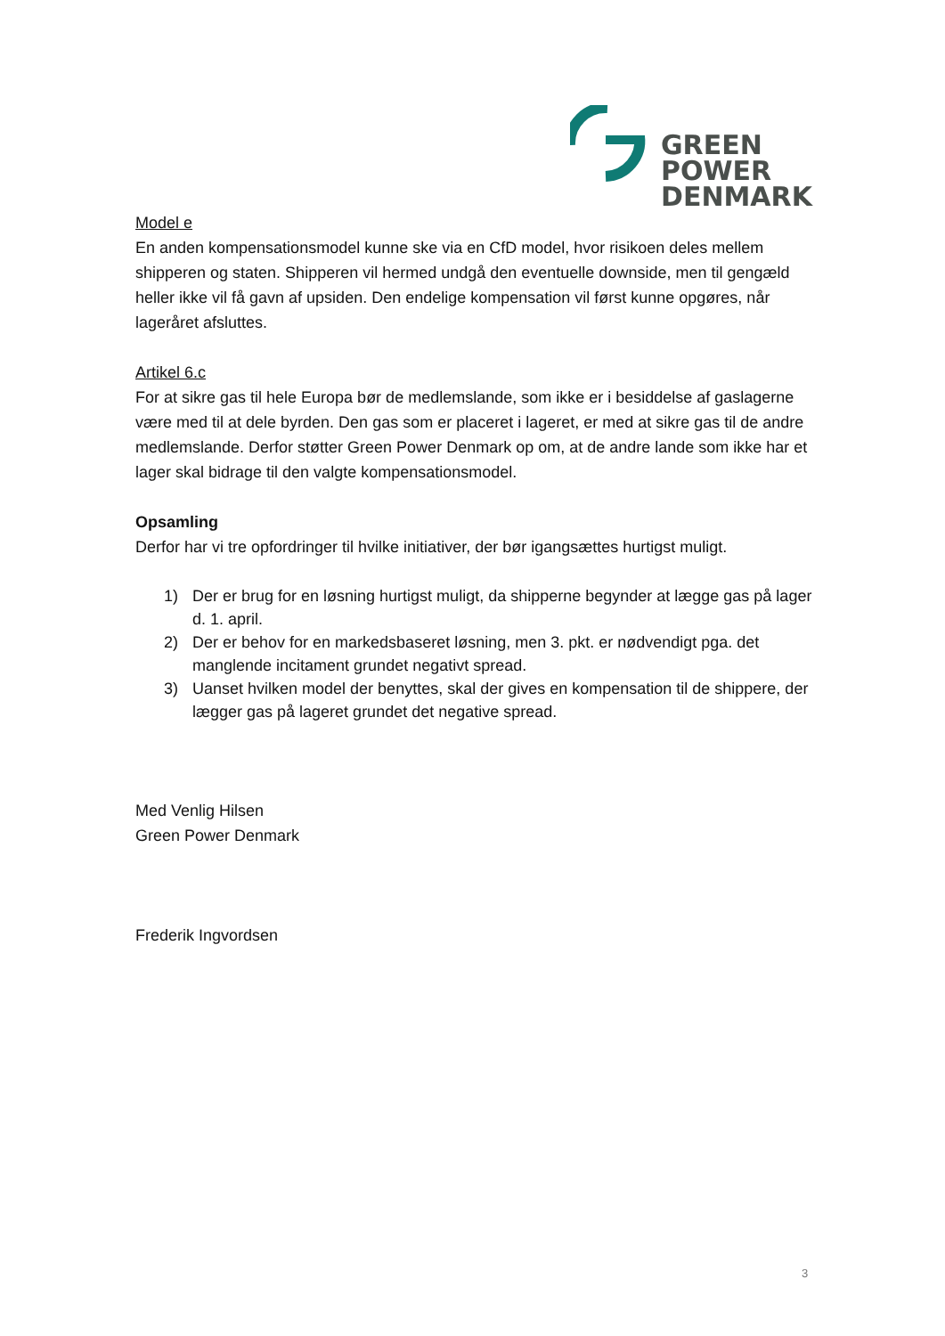GREEN
POWER
DENMARK
Model e
En anden kompensationsmodel kunne ske via en CfD model, hvor risikoen deles mellem shipperen og staten. Shipperen vil hermed undgå den eventuelle downside, men til gengæld heller ikke vil få gavn af upsiden. Den endelige kompensation vil først kunne opgøres, når lageråret afsluttes.
Artikel 6.c
For at sikre gas til hele Europa bør de medlemslande, som ikke er i besiddelse af gaslagerne være med til at dele byrden. Den gas som er placeret i lageret, er med at sikre gas til de andre medlemslande. Derfor støtter Green Power Denmark op om, at de andre lande som ikke har et lager skal bidrage til den valgte kompensationsmodel.
Opsamling
Derfor har vi tre opfordringer til hvilke initiativer, der bør igangsættes hurtigst muligt.
1) Der er brug for en løsning hurtigst muligt, da shipperne begynder at lægge gas på lager d. 1. april.
2) Der er behov for en markedsbaseret løsning, men 3. pkt. er nødvendigt pga. det manglende incitament grundet negativt spread.
3) Uanset hvilken model der benyttes, skal der gives en kompensation til de shippere, der lægger gas på lageret grundet det negative spread.
Med Venlig Hilsen
Green Power Denmark
Frederik Ingvordsen
3